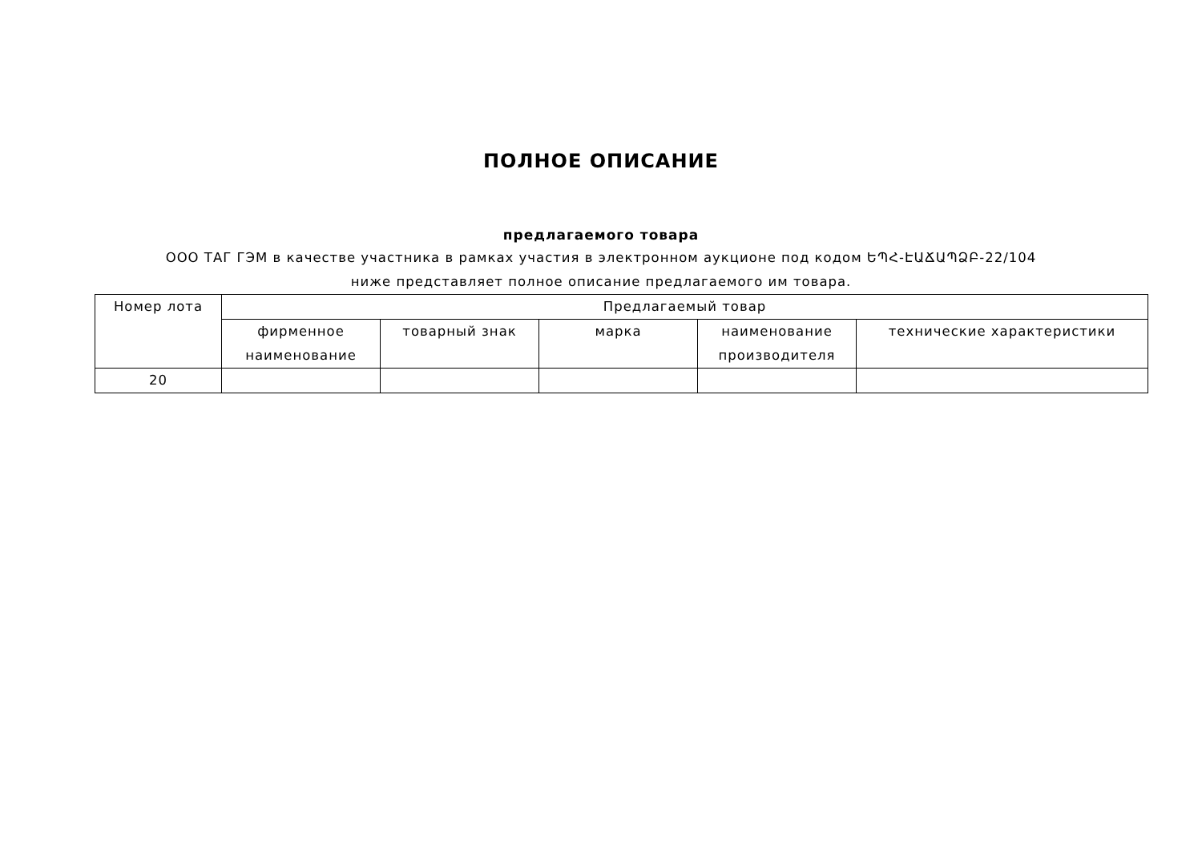ПОЛНОЕ ОПИСАНИЕ
предлагаемого товара
ООО ТАГ ГЭМ в качестве участника в рамках участия в электронном аукционе под кодом ԵՊՀ-ԷԱՃԱՊՁԲ-22/104 ниже представляет полное описание предлагаемого им товара.
| Номер лота | Предлагаемый товар | | | | |
| --- | --- | --- | --- | --- | --- |
| | фирменное наименование | товарный знак | марка | наименование производителя | технические характеристики |
| 20 | | | | | |